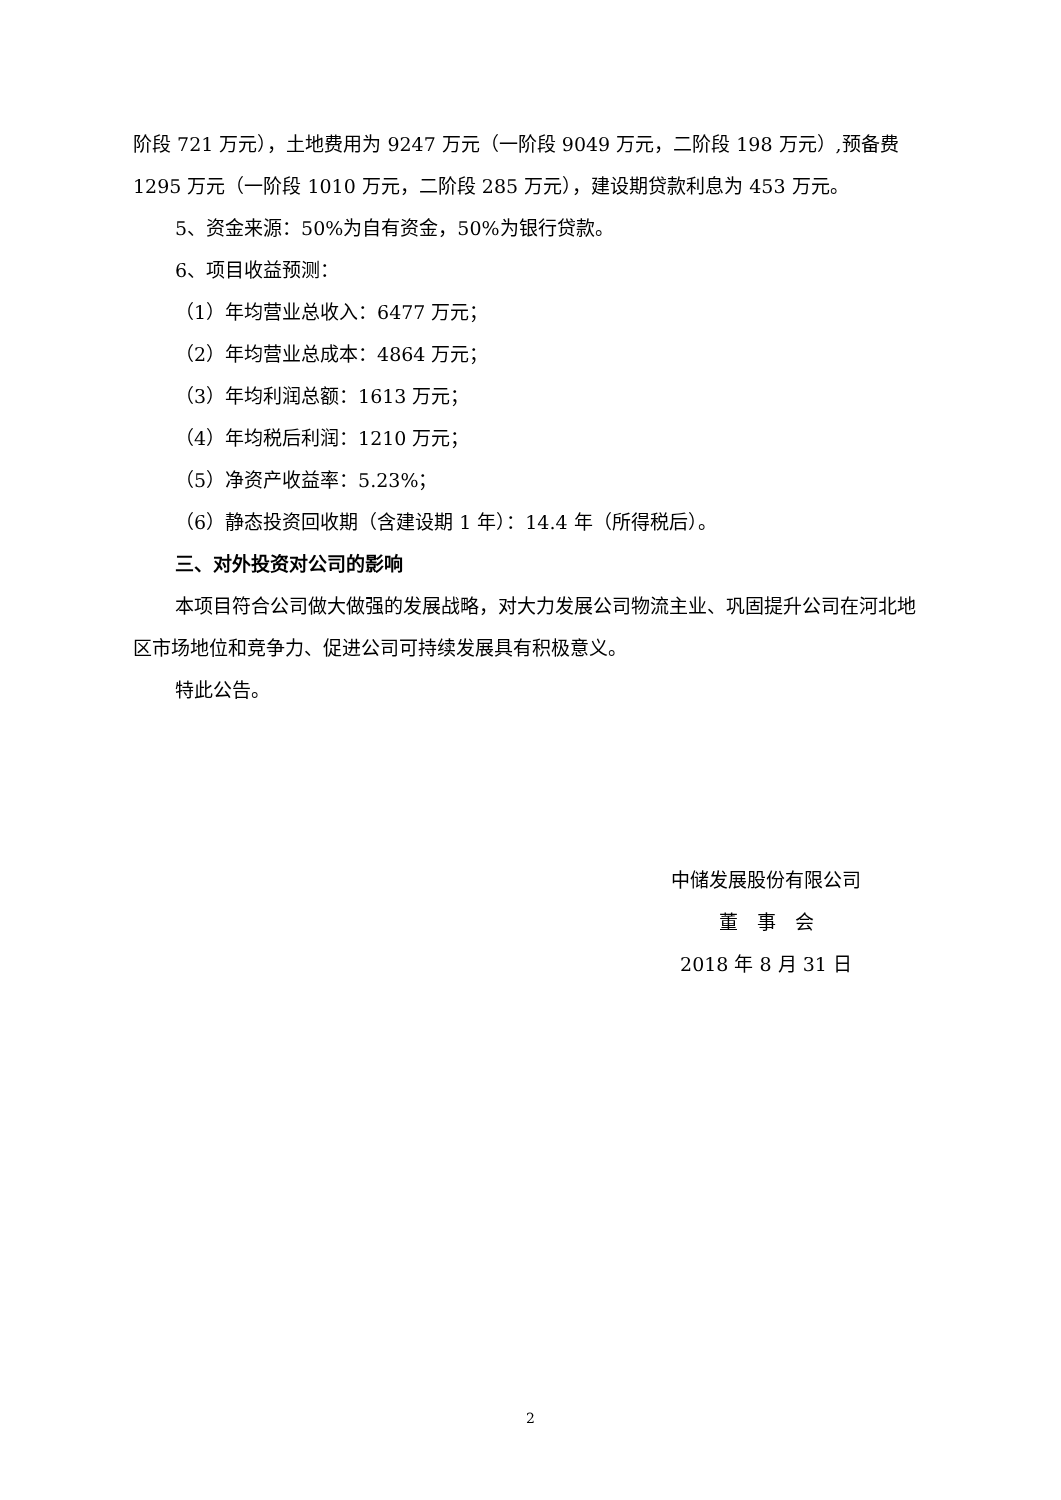阶段 721 万元），土地费用为 9247 万元（一阶段 9049 万元，二阶段 198 万元）,预备费 1295 万元（一阶段 1010 万元，二阶段 285 万元），建设期贷款利息为 453 万元。
5、资金来源：50%为自有资金，50%为银行贷款。
6、项目收益预测：
（1）年均营业总收入：6477 万元；
（2）年均营业总成本：4864 万元；
（3）年均利润总额：1613 万元；
（4）年均税后利润：1210 万元；
（5）净资产收益率：5.23%；
（6）静态投资回收期（含建设期 1 年）：14.4 年（所得税后）。
三、对外投资对公司的影响
本项目符合公司做大做强的发展战略，对大力发展公司物流主业、巩固提升公司在河北地区市场地位和竞争力、促进公司可持续发展具有积极意义。
特此公告。
中储发展股份有限公司
董　事　会
2018 年 8 月 31 日
2